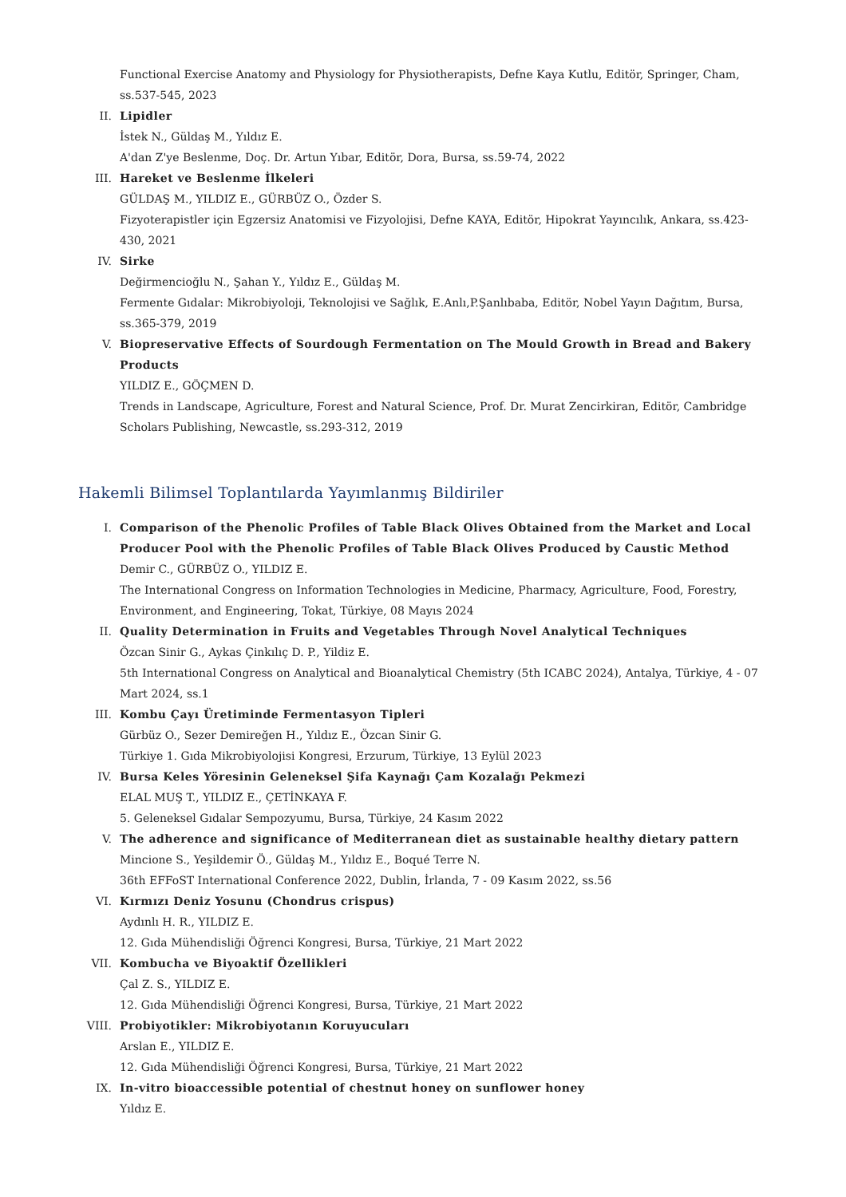Functional Exercise Anatomy and Physiology for Physiotherapists, Defne Kaya Kutlu, Editör, Springer, Cham, ss.537-545, 2023
II. Lipidler
İstek N., Güldaş M., Yıldız E.
A'dan Z'ye Beslenme, Doç. Dr. Artun Yıbar, Editör, Dora, Bursa, ss.59-74, 2022
III. Hareket ve Beslenme İlkeleri
GÜLDAŞ M., YILDIZ E., GÜRBÜZ O., Özder S.
Fizyoterapistler için Egzersiz Anatomisi ve Fizyolojisi, Defne KAYA, Editör, Hipokrat Yayıncılık, Ankara, ss.423-430, 2021
IV. Sirke
Değirmencioğlu N., Şahan Y., Yıldız E., Güldaş M.
Fermente Gıdalar: Mikrobiyoloji, Teknolojisi ve Sağlık, E.Anlı,P.Şanlıbaba, Editör, Nobel Yayın Dağıtım, Bursa, ss.365-379, 2019
V. Biopreservative Effects of Sourdough Fermentation on The Mould Growth in Bread and Bakery Products
YILDIZ E., GÖÇMEN D.
Trends in Landscape, Agriculture, Forest and Natural Science, Prof. Dr. Murat Zencirkiran, Editör, Cambridge Scholars Publishing, Newcastle, ss.293-312, 2019
Hakemli Bilimsel Toplantılarda Yayımlanmış Bildiriler
I. Comparison of the Phenolic Profiles of Table Black Olives Obtained from the Market and Local Producer Pool with the Phenolic Profiles of Table Black Olives Produced by Caustic Method
Demir C., GÜRBÜZ O., YILDIZ E.
The International Congress on Information Technologies in Medicine, Pharmacy, Agriculture, Food, Forestry, Environment, and Engineering, Tokat, Türkiye, 08 Mayıs 2024
II. Quality Determination in Fruits and Vegetables Through Novel Analytical Techniques
Özcan Sinir G., Aykas Çinkılıç D. P., Yildiz E.
5th International Congress on Analytical and Bioanalytical Chemistry (5th ICABC 2024), Antalya, Türkiye, 4 - 07 Mart 2024, ss.1
III. Kombu Çayı Üretiminde Fermentasyon Tipleri
Gürbüz O., Sezer Demireğen H., Yıldız E., Özcan Sinir G.
Türkiye 1. Gıda Mikrobiyolojisi Kongresi, Erzurum, Türkiye, 13 Eylül 2023
IV. Bursa Keles Yöresinin Geleneksel Şifa Kaynağı Çam Kozalağı Pekmezi
ELAL MUŞ T., YILDIZ E., ÇETİNKAYA F.
5. Geleneksel Gıdalar Sempozyumu, Bursa, Türkiye, 24 Kasım 2022
V. The adherence and significance of Mediterranean diet as sustainable healthy dietary pattern
Mincione S., Yeşildemir Ö., Güldaş M., Yıldız E., Boqué Terre N.
36th EFFoST International Conference 2022, Dublin, İrlanda, 7 - 09 Kasım 2022, ss.56
VI. Kırmızı Deniz Yosunu (Chondrus crispus)
Aydınlı H. R., YILDIZ E.
12. Gıda Mühendisliği Öğrenci Kongresi, Bursa, Türkiye, 21 Mart 2022
VII. Kombucha ve Biyoaktif Özellikleri
Çal Z. S., YILDIZ E.
12. Gıda Mühendisliği Öğrenci Kongresi, Bursa, Türkiye, 21 Mart 2022
VIII. Probiyotikler: Mikrobiyotanın Koruyucuları
Arslan E., YILDIZ E.
12. Gıda Mühendisliği Öğrenci Kongresi, Bursa, Türkiye, 21 Mart 2022
IX. In-vitro bioaccessible potential of chestnut honey on sunflower honey
Yıldız E.